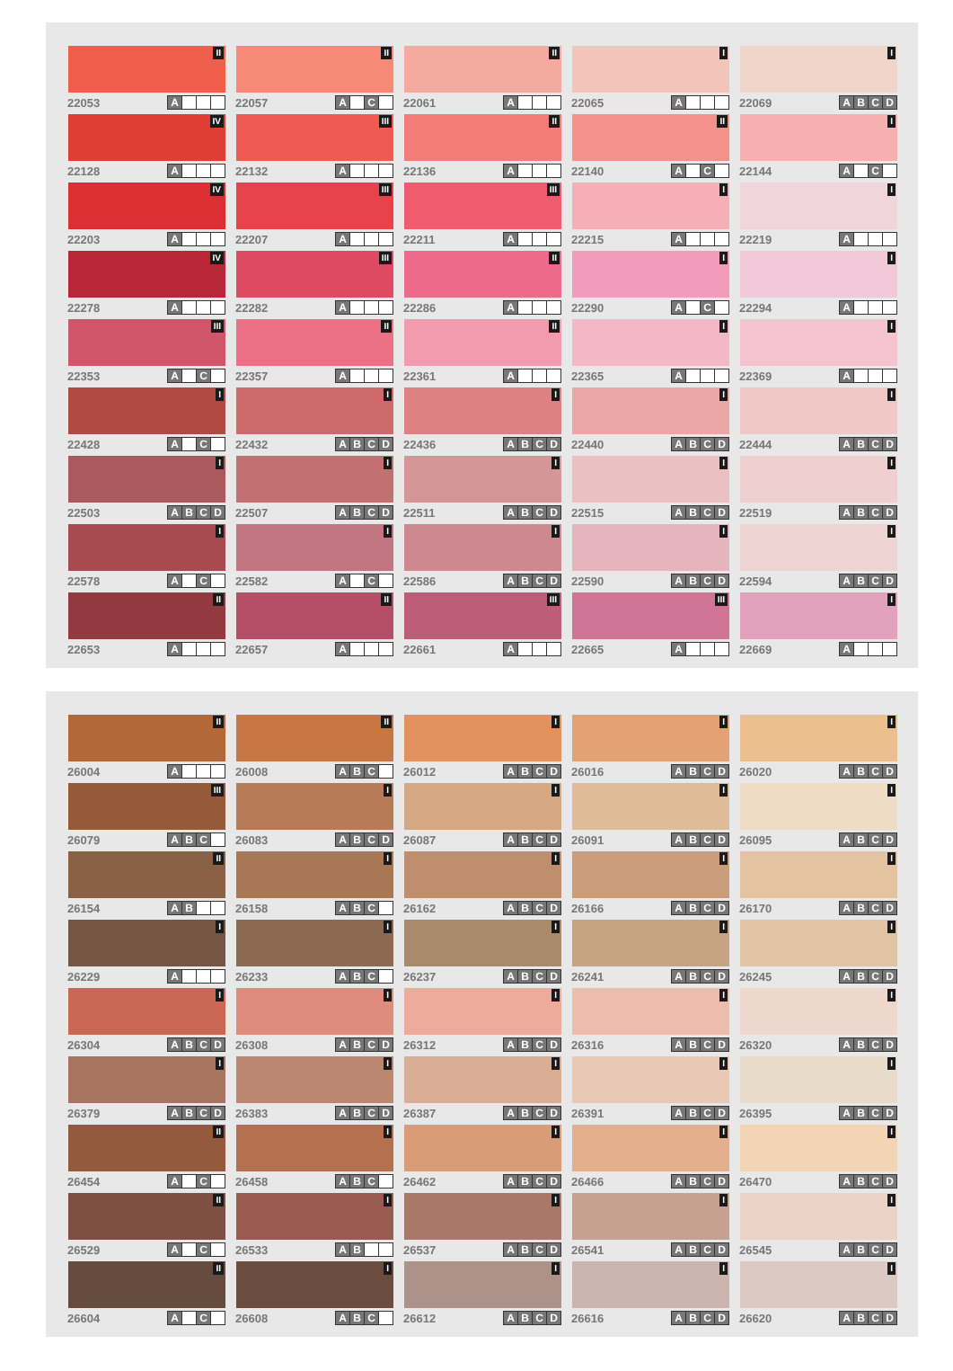II
22053 A
II
22057 A C
II
22061 A
I
22065 A
I
22069 ABCD
IV
22128 A
III
22132 A
II
22136 A
II
22140 A C
I
22144 A C
IV
22203 A
III
22207 A
III
22211 A
I
22215 A
I
22219 A
IV
22278 A
III
22282 A
II
22286 A
I
22290 A C
I
22294 A
III
22353 A C
II
22357 A
II
22361 A
I
22365 A
I
22369 A
I
22428 A C
I
22432 ABCD
I
22436 ABCD
I
22440 ABCD
I
22444 ABCD
I
22503 ABCD
I
22507 ABCD
I
22511 ABCD
I
22515 ABCD
I
22519 ABCD
I
22578 A C
I
22582 A C
I
22586 ABCD
I
22590 ABCD
I
22594 ABCD
II
22653 A
II
22657 A
III
22661 A
III
22665 A
I
22669 A
II
26004 A
II
26008 ABC
I
26012 ABCD
I
26016 ABCD
I
26020 ABCD
III
26079 ABC
I
26083 ABCD
I
26087 ABCD
I
26091 ABCD
I
26095 ABCD
II
26154 AB
I
26158 ABC
I
26162 ABCD
I
26166 ABCD
I
26170 ABCD
I
26229 A
I
26233 ABC
I
26237 ABCD
I
26241 ABCD
I
26245 ABCD
I
26304 ABCD
I
26308 ABCD
I
26312 ABCD
I
26316 ABCD
I
26320 ABCD
I
26379 ABCD
I
26383 ABCD
I
26387 ABCD
I
26391 ABCD
I
26395 ABCD
II
26454 A C
I
26458 ABC
I
26462 ABCD
I
26466 ABCD
I
26470 ABCD
II
26529 A C
I
26533 AB
I
26537 ABCD
I
26541 ABCD
I
26545 ABCD
II
26604 A C
I
26608 ABC
I
26612 ABCD
I
26616 ABCD
I
26620 ABCD